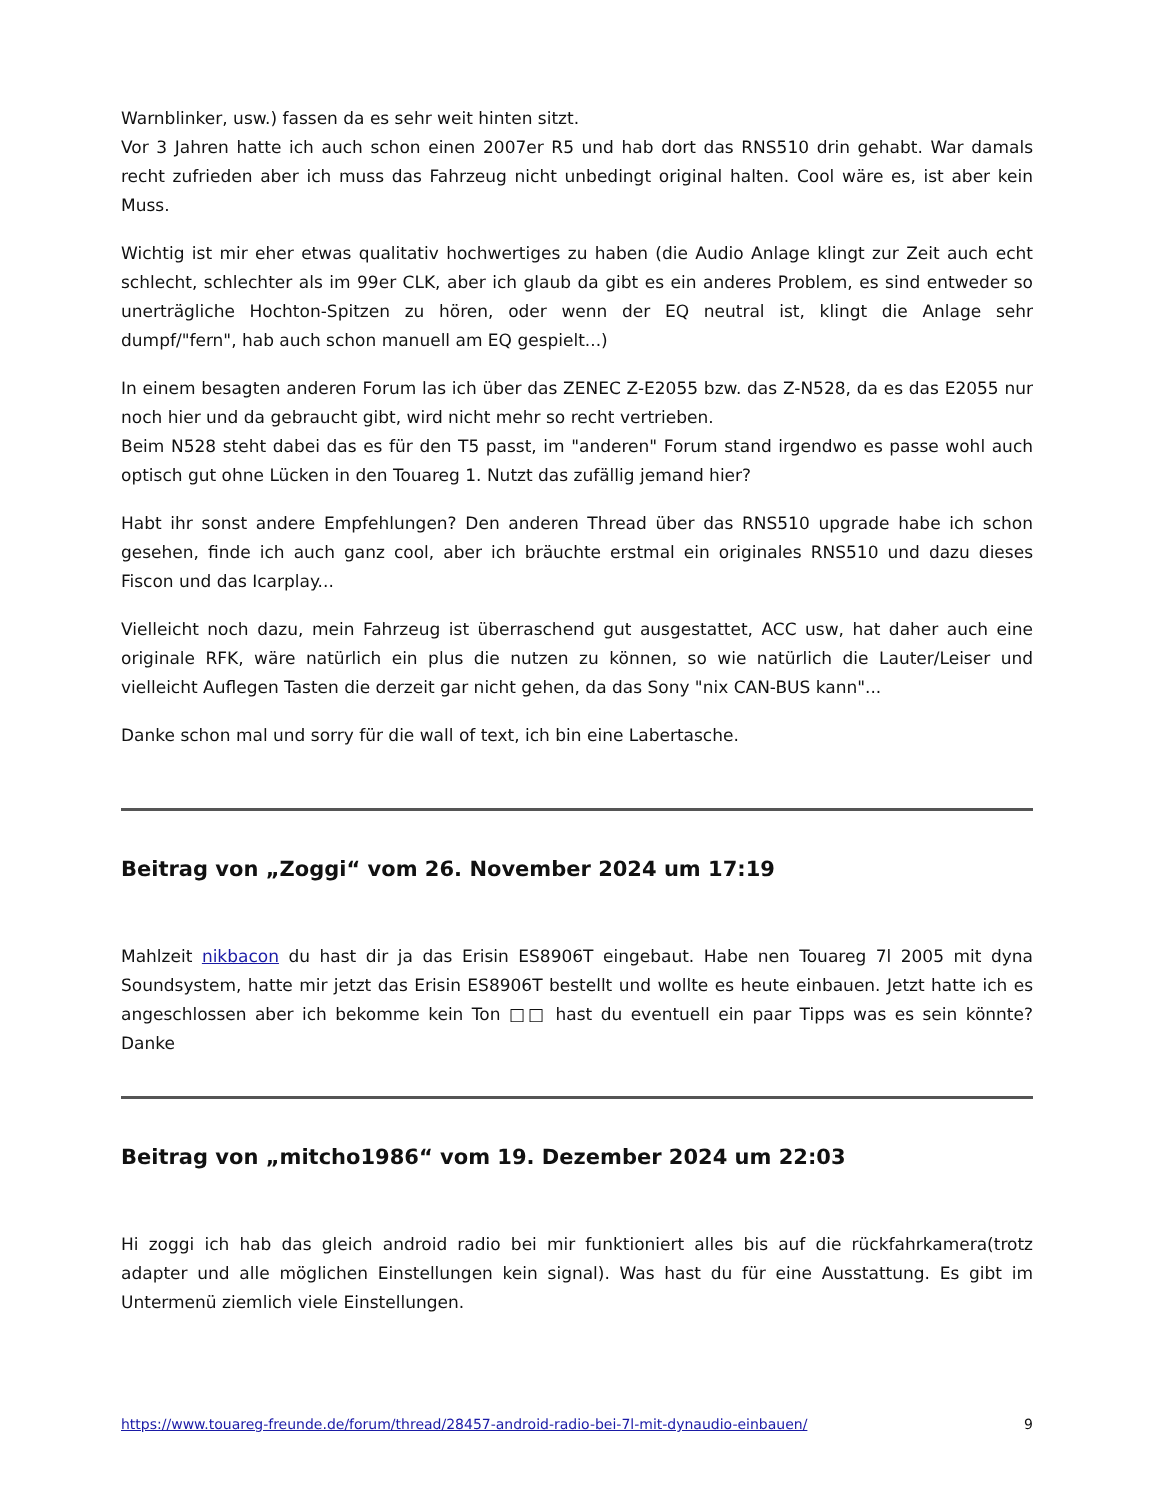Warnblinker, usw.) fassen da es sehr weit hinten sitzt.
Vor 3 Jahren hatte ich auch schon einen 2007er R5 und hab dort das RNS510 drin gehabt. War damals recht zufrieden aber ich muss das Fahrzeug nicht unbedingt original halten. Cool wäre es, ist aber kein Muss.
Wichtig ist mir eher etwas qualitativ hochwertiges zu haben (die Audio Anlage klingt zur Zeit auch echt schlecht, schlechter als im 99er CLK, aber ich glaub da gibt es ein anderes Problem, es sind entweder so unerträgliche Hochton-Spitzen zu hören, oder wenn der EQ neutral ist, klingt die Anlage sehr dumpf/"fern", hab auch schon manuell am EQ gespielt...)
In einem besagten anderen Forum las ich über das ZENEC Z-E2055 bzw. das Z-N528, da es das E2055 nur noch hier und da gebraucht gibt, wird nicht mehr so recht vertrieben.
Beim N528 steht dabei das es für den T5 passt, im "anderen" Forum stand irgendwo es passe wohl auch optisch gut ohne Lücken in den Touareg 1. Nutzt das zufällig jemand hier?
Habt ihr sonst andere Empfehlungen? Den anderen Thread über das RNS510 upgrade habe ich schon gesehen, finde ich auch ganz cool, aber ich bräuchte erstmal ein originales RNS510 und dazu dieses Fiscon und das Icarplay...
Vielleicht noch dazu, mein Fahrzeug ist überraschend gut ausgestattet, ACC usw, hat daher auch eine originale RFK, wäre natürlich ein plus die nutzen zu können, so wie natürlich die Lauter/Leiser und vielleicht Auflegen Tasten die derzeit gar nicht gehen, da das Sony "nix CAN-BUS kann"...
Danke schon mal und sorry für die wall of text, ich bin eine Labertasche.
Beitrag von „Zoggi“ vom 26. November 2024 um 17:19
Mahlzeit nikbacon du hast dir ja das Erisin ES8906T eingebaut. Habe nen Touareg 7l 2005 mit dyna Soundsystem, hatte mir jetzt das Erisin ES8906T bestellt und wollte es heute einbauen. Jetzt hatte ich es angeschlossen aber ich bekomme kein Ton □□ hast du eventuell ein paar Tipps was es sein könnte? Danke
Beitrag von „mitcho1986“ vom 19. Dezember 2024 um 22:03
Hi zoggi ich hab das gleich android radio bei mir funktioniert alles bis auf die rückfahrkamera(trotz adapter und alle möglichen Einstellungen kein signal). Was hast du für eine Ausstattung. Es gibt im Untermenü ziemlich viele Einstellungen.
https://www.touareg-freunde.de/forum/thread/28457-android-radio-bei-7l-mit-dynaudio-einbauen/ 9